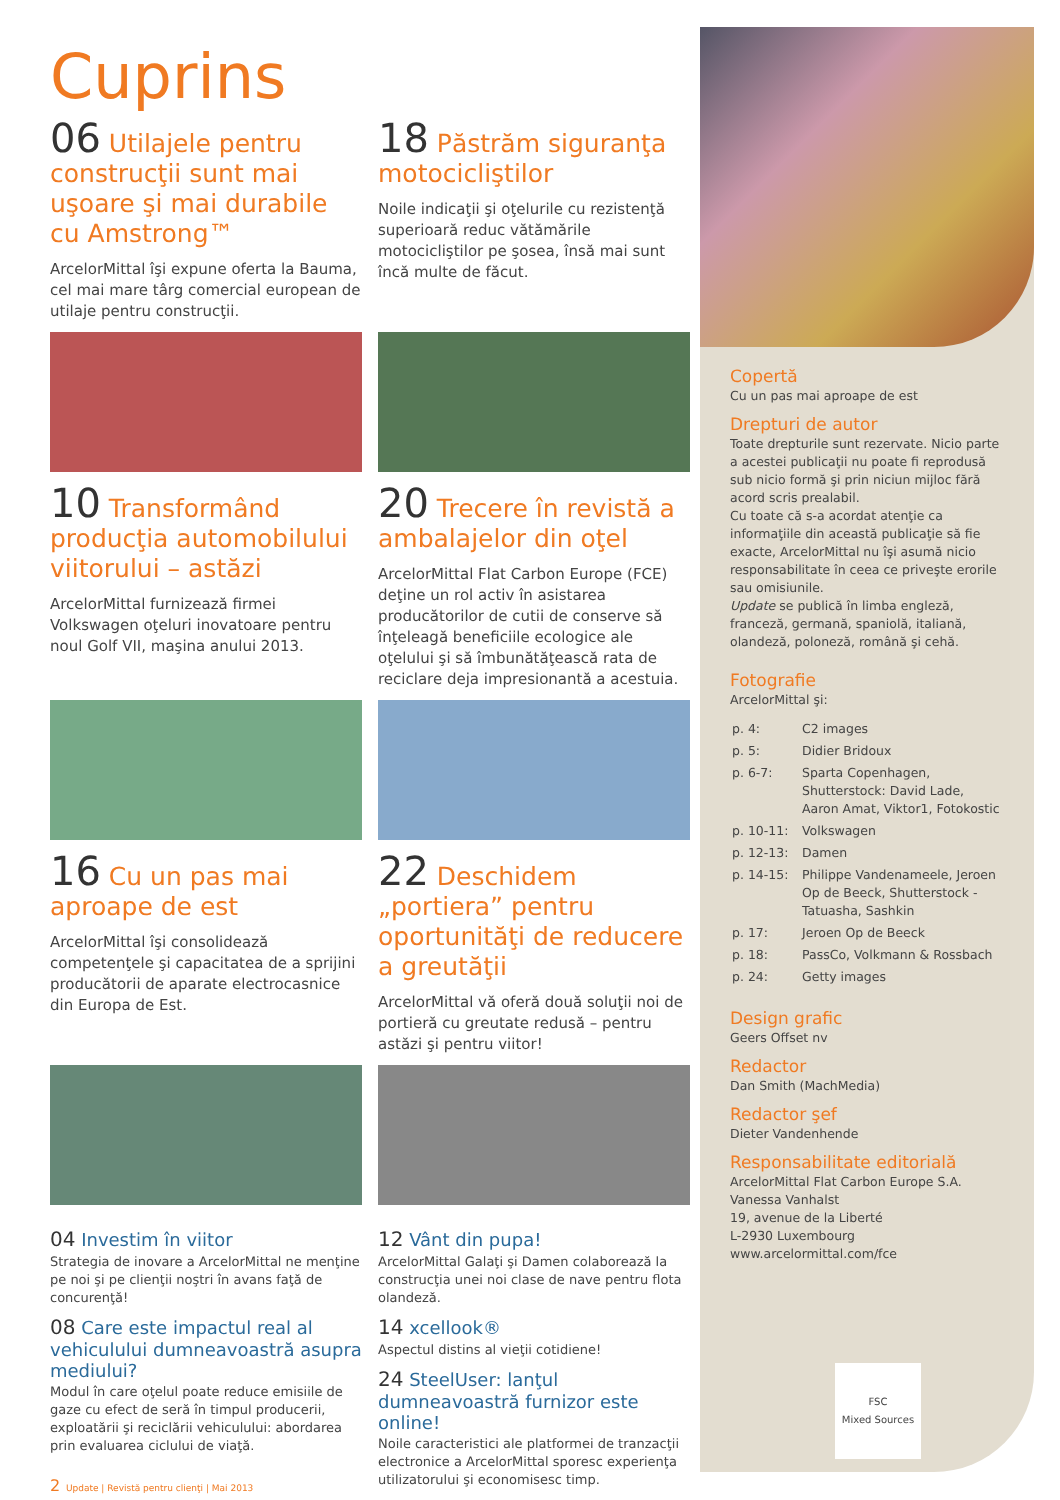Cuprins
06 Utilajele pentru construcţii sunt mai uşoare şi mai durabile cu Amstrong™
ArcelorMittal îşi expune oferta la Bauma, cel mai mare târg comercial european de utilaje pentru construcţii.
18 Păstrăm siguranţa motocicliştilor
Noile indicaţii şi oţelurile cu rezistenţă superioară reduc vătămările motocicliştilor pe şosea, însă mai sunt încă multe de făcut.
10 Transformând producţia automobilului viitorului – astăzi
ArcelorMittal furnizează firmei Volkswagen oţeluri inovatoare pentru noul Golf VII, maşina anului 2013.
20 Trecere în revistă a ambalajelor din oţel
ArcelorMittal Flat Carbon Europe (FCE) deţine un rol activ în asistarea producătorilor de cutii de conserve să înţeleagă beneficiile ecologice ale oţelului şi să îmbunătăţească rata de reciclare deja impresionantă a acestuia.
16 Cu un pas mai aproape de est
ArcelorMittal îşi consolidează competenţele şi capacitatea de a sprijini producătorii de aparate electrocasnice din Europa de Est.
22 Deschidem „portiera” pentru oportunităţi de reducere a greutăţii
ArcelorMittal vă oferă două soluţii noi de portieră cu greutate redusă – pentru astăzi şi pentru viitor!
04 Investim în viitor
Strategia de inovare a ArcelorMittal ne menţine pe noi şi pe clienţii noştri în avans faţă de concurenţă!
08 Care este impactul real al vehiculului dumneavoastră asupra mediului?
Modul în care oţelul poate reduce emisiile de gaze cu efect de seră în timpul producerii, exploatării şi reciclării vehiculului: abordarea prin evaluarea ciclului de viaţă.
12 Vânt din pupa!
ArcelorMittal Galaţi şi Damen colaborează la construcţia unei noi clase de nave pentru flota olandeză.
14 xcellook®
Aspectul distins al vieţii cotidiene!
24 SteelUser: lanţul dumneavoastră furnizor este online!
Noile caracteristici ale platformei de tranzacţii electronice a ArcelorMittal sporesc experienţa utilizatorului şi economisesc timp.
Copertă
Cu un pas mai aproape de est
Drepturi de autor
Toate drepturile sunt rezervate. Nicio parte a acestei publicaţii nu poate fi reprodusă sub nicio formă şi prin niciun mijloc fără acord scris prealabil.
Cu toate că s-a acordat atenţie ca informaţiile din această publicaţie să fie exacte, ArcelorMittal nu îşi asumă nicio responsabilitate în ceea ce priveşte erorile sau omisiunile.
Update se publică în limba engleză, franceză, germană, spaniolă, italiană, olandeză, poloneză, română şi cehă.
Fotografie
ArcelorMittal şi:
| p. 4: | C2 images |
| p. 5: | Didier Bridoux |
| p. 6-7: | Sparta Copenhagen, Shutterstock: David Lade, Aaron Amat, Viktor1, Fotokostic |
| p. 10-11: | Volkswagen |
| p. 12-13: | Damen |
| p. 14-15: | Philippe Vandenameele, Jeroen Op de Beeck, Shutterstock - Tatuasha, Sashkin |
| p. 17: | Jeroen Op de Beeck |
| p. 18: | PassCo, Volkmann & Rossbach |
| p. 24: | Getty images |
Design grafic
Geers Offset nv
Redactor
Dan Smith (MachMedia)
Redactor şef
Dieter Vandenhende
Responsabilitate editorială
ArcelorMittal Flat Carbon Europe S.A.
Vanessa Vanhalst
19, avenue de la Liberté
L-2930 Luxembourg
www.arcelormittal.com/fce
FSC
Mixed Sources
2 Update | Revistă pentru clienţi | Mai 2013